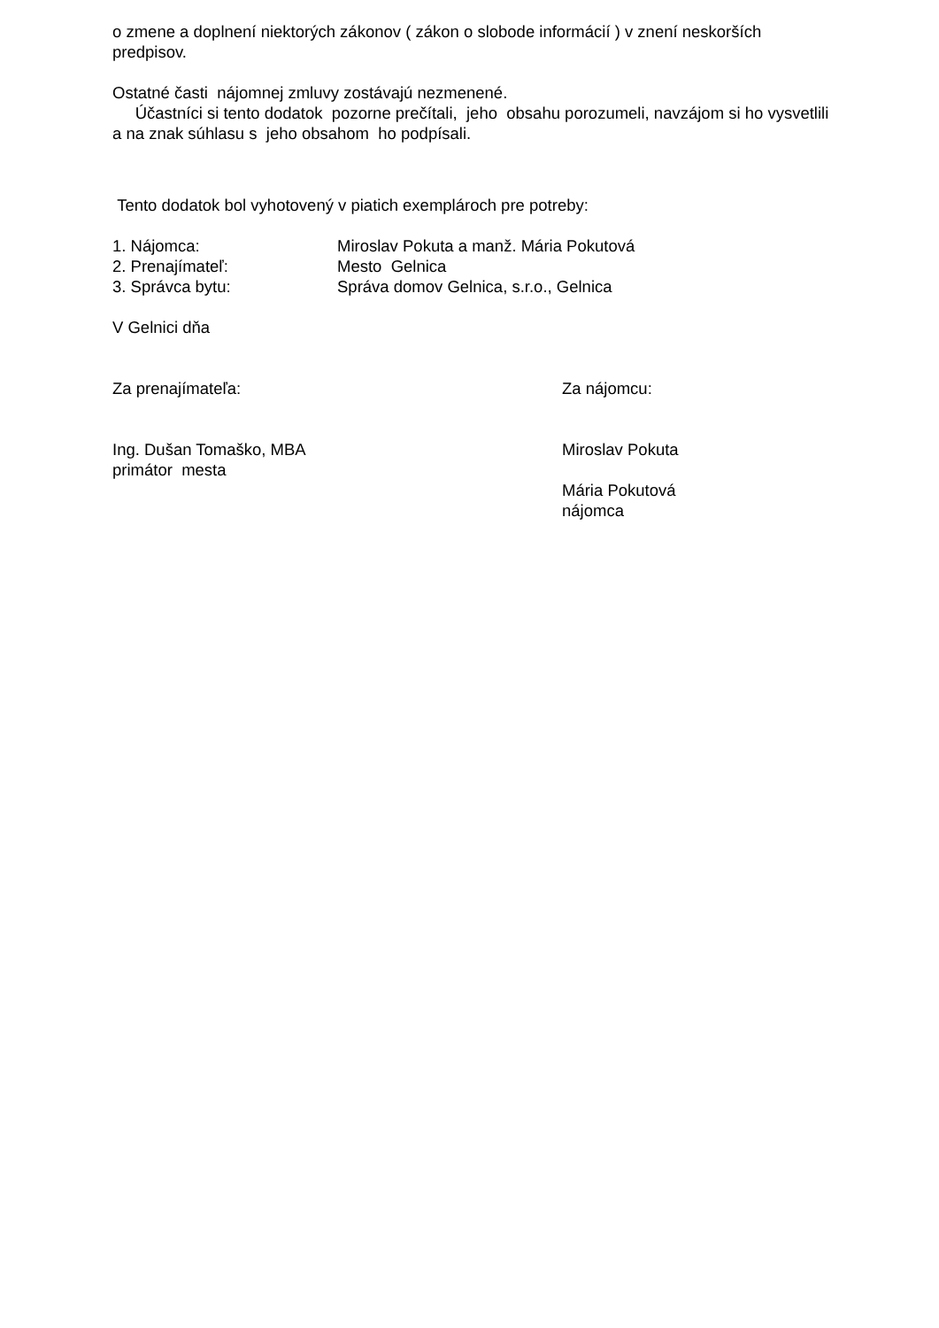o zmene a doplnení niektorých zákonov ( zákon o slobode informácií ) v znení neskorších predpisov.
Ostatné časti nájomnej zmluvy zostávajú nezmenené.
Účastníci si tento dodatok pozorne prečítali, jeho obsahu porozumeli, navzájom si ho vysvetlili a na znak súhlasu s jeho obsahom ho podpísali.
Tento dodatok bol vyhotovený v piatich exemplároch pre potreby:
1. Nájomca: Miroslav Pokuta a manž. Mária Pokutová
2. Prenajímateľ: Mesto Gelnica
3. Správca bytu: Správa domov Gelnica, s.r.o., Gelnica
V Gelnici dňa
Za prenajímateľa: Za nájomcu:
Ing. Dušan Tomaško, MBA
primátor mesta
Miroslav Pokuta
Mária Pokutová
nájomca